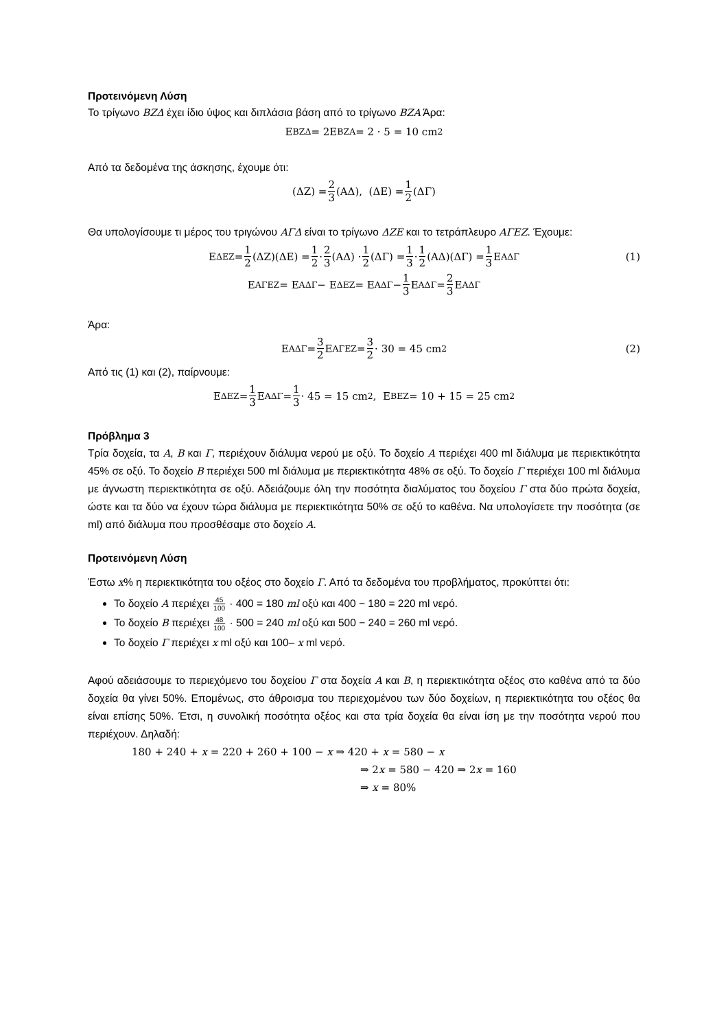Προτεινόμενη Λύση
Το τρίγωνο ΒΖΔ έχει ίδιο ύψος και διπλάσια βάση από το τρίγωνο ΒΖΑ Άρα:
E<sub>ΒΖΔ</sub> = 2E<sub>ΒΖΑ</sub> = 2 · 5 = 10 cm<sup>2</sup>
Από τα δεδομένα της άσκησης, έχουμε ότι:
(ΔΖ) = 2 3 (ΑΔ), (ΔΕ) = 1 2 (ΔΓ)
Θα υπολογίσουμε τι μέρος του τριγώνου ΑΓΔ είναι το τρίγωνο ΔΖΕ και το τετράπλευρο ΑΓΕΖ. Έχουμε:
E<sub>ΔΕΖ</sub> = 1 2 (ΔΖ)(ΔΕ) = 1 2 · 2 3 (ΑΔ) · 1 2 (ΔΓ) = 1 3 · 1 2 (ΑΔ)(ΔΓ) = 1 3 E<sub>ΑΔΓ</sub> (1)
E<sub>ΑΓΕΖ</sub> = E<sub>ΑΔΓ</sub> − E<sub>ΔΕΖ</sub> = E<sub>ΑΔΓ</sub> − 1 3 E<sub>ΑΔΓ</sub> = 2 3 E<sub>ΑΔΓ</sub>
Άρα:
E<sub>ΑΔΓ</sub> = 3 2 E<sub>ΑΓΕΖ</sub> = 3 2 · 30 = 45 cm<sup>2</sup> (2)
Από τις (1) και (2), παίρνουμε:
E<sub>ΔΕΖ</sub> = 1 3 E<sub>ΑΔΓ</sub> = 1 3 · 45 = 15 cm<sup>2</sup>, E<sub>ΒΕΖ</sub> = 10 + 15 = 25 cm<sup>2</sup>
Πρόβλημα 3
Τρία δοχεία, τα Α, Β και Γ, περιέχουν διάλυμα νερού με οξύ. Το δοχείο Α περιέχει 400 ml διάλυμα με περιεκτικότητα 45% σε οξύ. Το δοχείο Β περιέχει 500 ml διάλυμα με περιεκτικότητα 48% σε οξύ. Το δοχείο Γ περιέχει 100 ml διάλυμα με άγνωστη περιεκτικότητα σε οξύ. Αδειάζουμε όλη την ποσότητα διαλύματος του δοχείου Γ στα δύο πρώτα δοχεία, ώστε και τα δύο να έχουν τώρα διάλυμα με περιεκτικότητα 50% σε οξύ το καθένα. Να υπολογίσετε την ποσότητα (σε ml) από διάλυμα που προσθέσαμε στο δοχείο Α.
Προτεινόμενη Λύση
Έστω x% η περιεκτικότητα του οξέος στο δοχείο Γ. Από τα δεδομένα του προβλήματος, προκύπτει ότι:
Το δοχείο Α περιέχει 45 100 · 400 = 180 ml οξύ και 400 − 180 = 220 ml νερό.
Το δοχείο Β περιέχει 48 100 · 500 = 240 ml οξύ και 500 − 240 = 260 ml νερό.
Το δοχείο Γ περιέχει x ml οξύ και 100– x ml νερό.
Αφού αδειάσουμε το περιεχόμενο του δοχείου Γ στα δοχεία Α και Β, η περιεκτικότητα οξέος στο καθένα από τα δύο δοχεία θα γίνει 50%. Επομένως, στο άθροισμα του περιεχομένου των δύο δοχείων, η περιεκτικότητα του οξέος θα είναι επίσης 50%. Έτσι, η συνολική ποσότητα οξέος και στα τρία δοχεία θα είναι ίση με την ποσότητα νερού που περιέχουν. Δηλαδή:
180 + 240 + x = 220 + 260 + 100 − x ⇒ 420 + x = 580 − x
⇒ 2x = 580 − 420 ⇒ 2x = 160
⇒ x = 80%